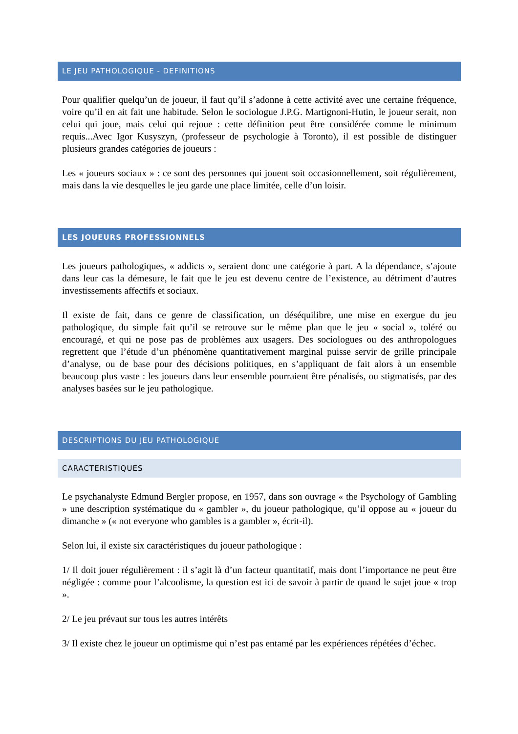LE JEU PATHOLOGIQUE - DEFINITIONS
Pour qualifier quelqu’un de joueur, il faut qu’il s’adonne à cette activité avec une certaine fréquence, voire qu’il en ait fait une habitude. Selon le sociologue J.P.G. Martignoni-Hutin, le joueur serait, non celui qui joue, mais celui qui rejoue : cette définition peut être considérée comme le minimum requis...Avec Igor Kusyszyn, (professeur de psychologie à Toronto), il est possible de distinguer plusieurs grandes catégories de joueurs :
Les « joueurs sociaux » : ce sont des personnes qui jouent soit occasionnellement, soit régulièrement, mais dans la vie desquelles le jeu garde une place limitée, celle d’un loisir.
LES JOUEURS PROFESSIONNELS
Les joueurs pathologiques, « addicts », seraient donc une catégorie à part. A la dépendance, s’ajoute dans leur cas la démesure, le fait que le jeu est devenu centre de l’existence, au détriment d’autres investissements affectifs et sociaux.
Il existe de fait, dans ce genre de classification, un déséquilibre, une mise en exergue du jeu pathologique, du simple fait qu’il se retrouve sur le même plan que le jeu « social », toléré ou encouragé, et qui ne pose pas de problèmes aux usagers. Des sociologues ou des anthropologues regrettent que l’étude d’un phénomène quantitativement marginal puisse servir de grille principale d’analyse, ou de base pour des décisions politiques, en s’appliquant de fait alors à un ensemble beaucoup plus vaste : les joueurs dans leur ensemble pourraient être pénalisés, ou stigmatisés, par des analyses basées sur le jeu pathologique.
DESCRIPTIONS DU JEU PATHOLOGIQUE
CARACTERISTIQUES
Le psychanalyste Edmund Bergler propose, en 1957, dans son ouvrage « the Psychology of Gambling » une description systématique du « gambler », du joueur pathologique, qu’il oppose au « joueur du dimanche » (« not everyone who gambles is a gambler », écrit-il).
Selon lui, il existe six caractéristiques du joueur pathologique :
1/ Il doit jouer régulièrement : il s’agit là d’un facteur quantitatif, mais dont l’importance ne peut être négligée : comme pour l’alcoolisme, la question est ici de savoir à partir de quand le sujet joue « trop ».
2/ Le jeu prévaut sur tous les autres intérêts
3/ Il existe chez le joueur un optimisme qui n’est pas entamé par les expériences répétées d’échec.